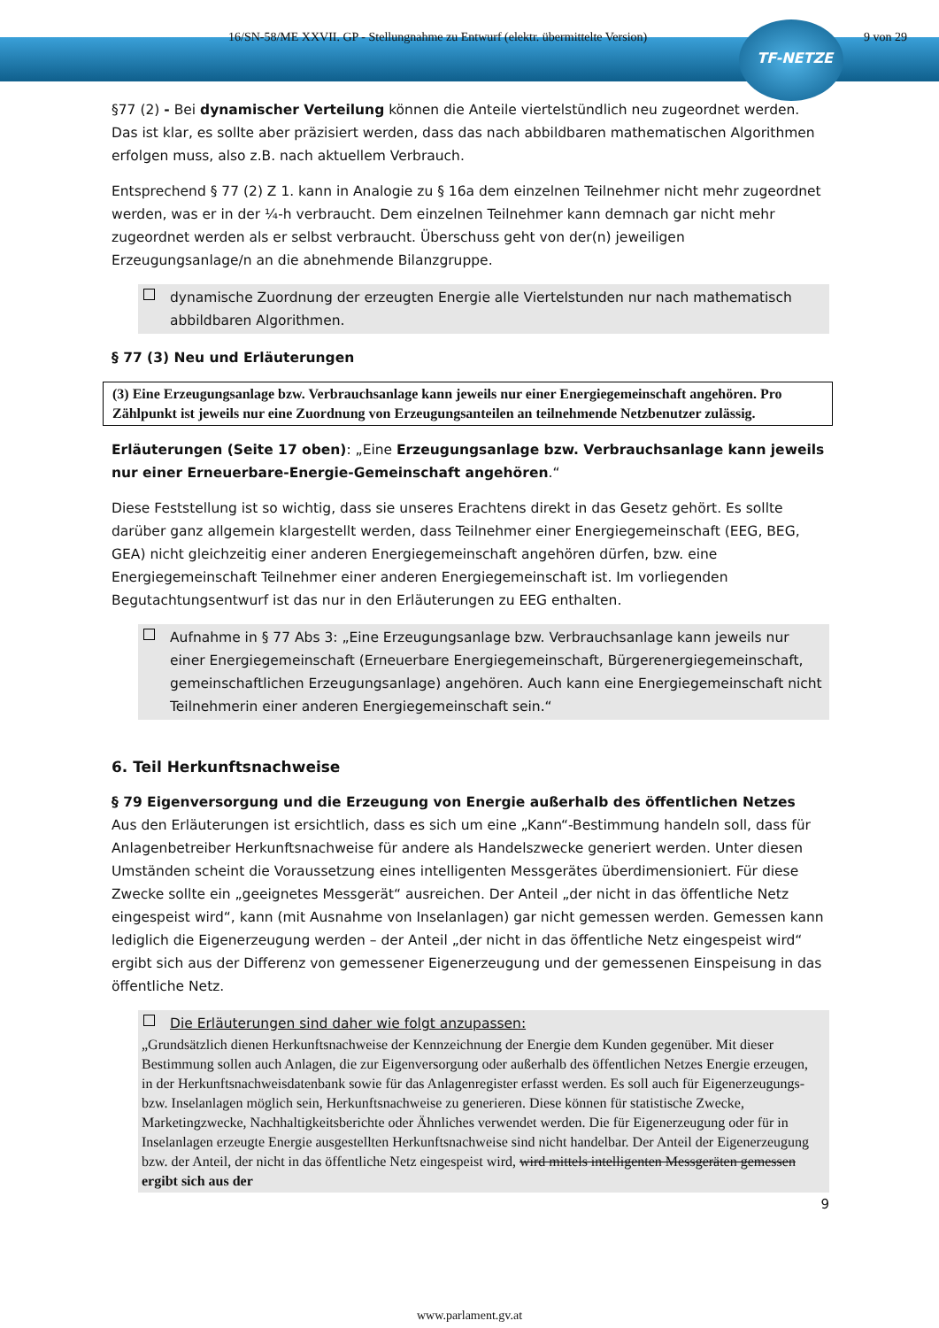16/SN-58/ME XXVII. GP - Stellungnahme zu Entwurf (elektr. übermittelte Version) 9 von 29
TF-NETZE
§77 (2) - Bei dynamischer Verteilung können die Anteile viertelstündlich neu zugeordnet werden. Das ist klar, es sollte aber präzisiert werden, dass das nach abbildbaren mathematischen Algorithmen erfolgen muss, also z.B. nach aktuellem Verbrauch.
Entsprechend § 77 (2) Z 1. kann in Analogie zu § 16a dem einzelnen Teilnehmer nicht mehr zugeordnet werden, was er in der ¼-h verbraucht. Dem einzelnen Teilnehmer kann demnach gar nicht mehr zugeordnet werden als er selbst verbraucht. Überschuss geht von der(n) jeweiligen Erzeugungsanlage/n an die abnehmende Bilanzgruppe.
dynamische Zuordnung der erzeugten Energie alle Viertelstunden nur nach mathematisch abbildbaren Algorithmen.
§ 77 (3) Neu und Erläuterungen
(3) Eine Erzeugungsanlage bzw. Verbrauchsanlage kann jeweils nur einer Energiegemeinschaft angehören. Pro Zählpunkt ist jeweils nur eine Zuordnung von Erzeugungsanteilen an teilnehmende Netzbenutzer zulässig.
Erläuterungen (Seite 17 oben): „Eine Erzeugungsanlage bzw. Verbrauchsanlage kann jeweils nur einer Erneuerbare-Energie-Gemeinschaft angehören.“
Diese Feststellung ist so wichtig, dass sie unseres Erachtens direkt in das Gesetz gehört. Es sollte darüber ganz allgemein klargestellt werden, dass Teilnehmer einer Energiegemeinschaft (EEG, BEG, GEA) nicht gleichzeitig einer anderen Energiegemeinschaft angehören dürfen, bzw. eine Energiegemeinschaft Teilnehmer einer anderen Energiegemeinschaft ist. Im vorliegenden Begutachtungsentwurf ist das nur in den Erläuterungen zu EEG enthalten.
Aufnahme in § 77 Abs 3: „Eine Erzeugungsanlage bzw. Verbrauchsanlage kann jeweils nur einer Energiegemeinschaft (Erneuerbare Energiegemeinschaft, Bürgerenergiegemeinschaft, gemeinschaftlichen Erzeugungsanlage) angehören. Auch kann eine Energiegemeinschaft nicht Teilnehmerin einer anderen Energiegemeinschaft sein.“
6. Teil Herkunftsnachweise
§ 79 Eigenversorgung und die Erzeugung von Energie außerhalb des öffentlichen Netzes
Aus den Erläuterungen ist ersichtlich, dass es sich um eine „Kann“-Bestimmung handeln soll, dass für Anlagenbetreiber Herkunftsnachweise für andere als Handelszwecke generiert werden. Unter diesen Umständen scheint die Voraussetzung eines intelligenten Messgerätes überdimensioniert. Für diese Zwecke sollte ein „geeignetes Messgerät“ ausreichen. Der Anteil „der nicht in das öffentliche Netz eingespeist wird“, kann (mit Ausnahme von Inselanlagen) gar nicht gemessen werden. Gemessen kann lediglich die Eigenerzeugung werden – der Anteil „der nicht in das öffentliche Netz eingespeist wird“ ergibt sich aus der Differenz von gemessener Eigenerzeugung und der gemessenen Einspeisung in das öffentliche Netz.
Die Erläuterungen sind daher wie folgt anzupassen:
„Grundsätzlich dienen Herkunftsnachweise der Kennzeichnung der Energie dem Kunden gegenüber. Mit dieser Bestimmung sollen auch Anlagen, die zur Eigenversorgung oder außerhalb des öffentlichen Netzes Energie erzeugen, in der Herkunftsnachweisdatenbank sowie für das Anlagenregister erfasst werden. Es soll auch für Eigenerzeugungs- bzw. Inselanlagen möglich sein, Herkunftsnachweise zu generieren. Diese können für statistische Zwecke, Marketingzwecke, Nachhaltigkeitsberichte oder Ähnliches verwendet werden. Die für Eigenerzeugung oder für in Inselanlagen erzeugte Energie ausgestellten Herkunftsnachweise sind nicht handelbar. Der Anteil der Eigenerzeugung bzw. der Anteil, der nicht in das öffentliche Netz eingespeist wird, wird mittels intelligenten Messgeräten gemessen ergibt sich aus der
9
www.parlament.gv.at